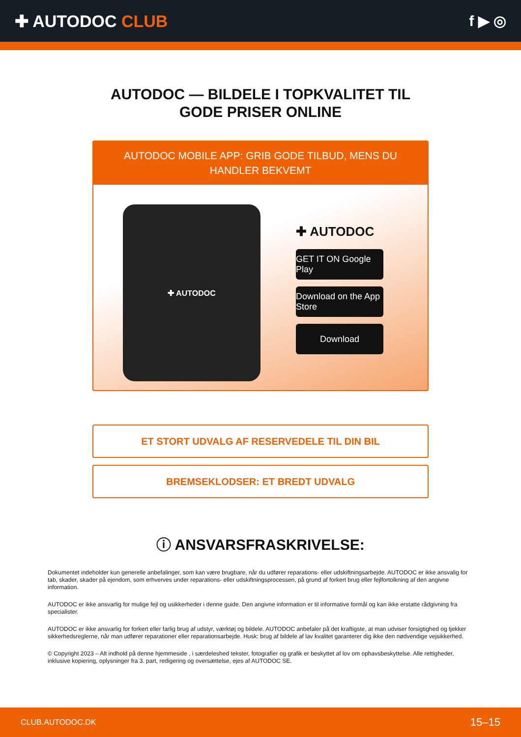✚ AUTODOC CLUB f ▶ ◎
AUTODOC — BILDELE I TOPKVALITET TIL GODE PRISER ONLINE
AUTODOC MOBILE APP: GRIB GODE TILBUD, MENS DU HANDLER BEKVEMT
✚ AUTODOC
✚ AUTODOC
GET IT ON Google Play
Download on the App Store
Download
ET STORT UDVALG AF RESERVEDELE TIL DIN BIL
BREMSEKLODSER: ET BREDT UDVALG
ⓘ ANSVARSFRASKRIVELSE:
Dokumentet indeholder kun generelle anbefalinger, som kan være brugbare, når du udfører reparations- eller udskiftningsarbejde. AUTODOC er ikke ansvalig for tab, skader, skader på ejendom, som erhverves under reparations- eller udskiftningsprocessen, på grund af forkert brug eller fejlfortolkning af den angivne information.
AUTODOC er ikke ansvarlig for mulige fejl og usikkerheder i denne guide. Den angivne information er til informative formål og kan ikke erstatte rådgivning fra specialister.
AUTODOC er ikke ansvarlig for forkert eller farlig brug af udstyr, værktøj og bildele. AUTODOC anbefaler på det kraftigste, at man udviser forsigtighed og tjekker sikkerhedsreglerne, når man udfører reparationer eller reparationsarbejde. Husk: brug af bildele af lav kvalitet garanterer dig ikke den nødvendige vejsikkerhed.
© Copyright 2023 – Alt indhold på denne hjemmeside , i særdeleshed tekster, fotografier og grafik er beskyttet af lov om ophavsbeskyttelse. Alle rettigheder, inklusive kopiering, oplysninger fra 3. part, redigering og oversættelse, ejes af AUTODOC SE.
CLUB.AUTODOC.DK 15–15